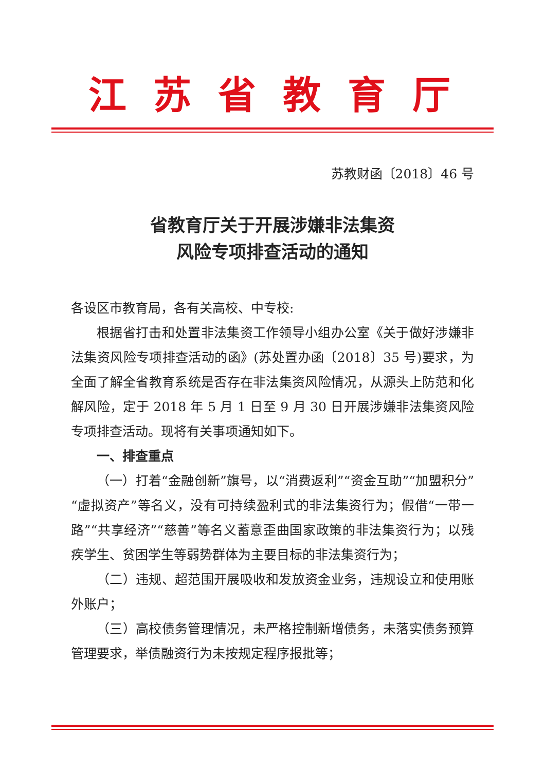江苏省教育厅
苏教财函〔2018〕46 号
省教育厅关于开展涉嫌非法集资
风险专项排查活动的通知
各设区市教育局，各有关高校、中专校:
根据省打击和处置非法集资工作领导小组办公室《关于做好涉嫌非法集资风险专项排查活动的函》(苏处置办函〔2018〕35 号)要求，为全面了解全省教育系统是否存在非法集资风险情况，从源头上防范和化解风险，定于 2018 年 5 月 1 日至 9 月 30 日开展涉嫌非法集资风险专项排查活动。现将有关事项通知如下。
一、排查重点
（一）打着“金融创新”旗号，以“消费返利”“资金互助”“加盟积分”“虚拟资产”等名义，没有可持续盈利式的非法集资行为；假借“一带一路”“共享经济”“慈善”等名义蓄意歪曲国家政策的非法集资行为；以残疾学生、贫困学生等弱势群体为主要目标的非法集资行为；
（二）违规、超范围开展吸收和发放资金业务，违规设立和使用账外账户；
（三）高校债务管理情况，未严格控制新增债务，未落实债务预算管理要求，举债融资行为未按规定程序报批等；